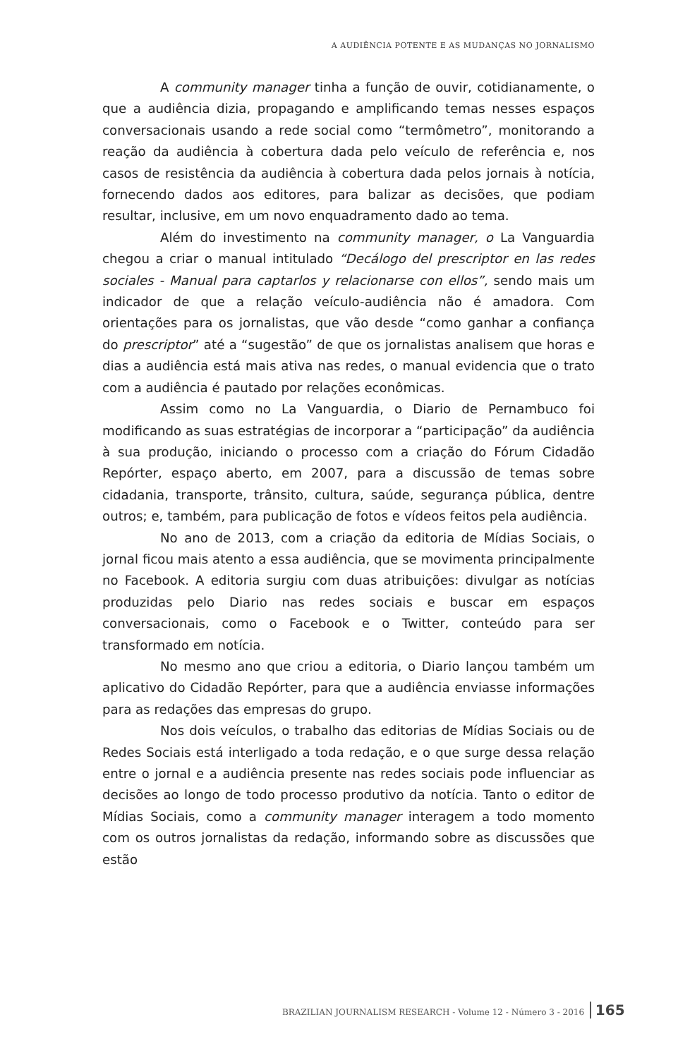A AUDIÊNCIA POTENTE E AS MUDANÇAS NO JORNALISMO
A community manager tinha a função de ouvir, cotidianamente, o que a audiência dizia, propagando e amplificando temas nesses espaços conversacionais usando a rede social como “termômetro”, monitorando a reação da audiência à cobertura dada pelo veículo de referência e, nos casos de resistência da audiência à cobertura dada pelos jornais à notícia, fornecendo dados aos editores, para balizar as decisões, que podiam resultar, inclusive, em um novo enquadramento dado ao tema.
Além do investimento na community manager, o La Vanguardia chegou a criar o manual intitulado “Decálogo del prescriptor en las redes sociales - Manual para captarlos y relacionarse con ellos”, sendo mais um indicador de que a relação veículo-audiência não é amadora. Com orientações para os jornalistas, que vão desde “como ganhar a confiança do prescriptor” até a “sugestão” de que os jornalistas analisem que horas e dias a audiência está mais ativa nas redes, o manual evidencia que o trato com a audiência é pautado por relações econômicas.
Assim como no La Vanguardia, o Diario de Pernambuco foi modificando as suas estratégias de incorporar a “participação” da audiência à sua produção, iniciando o processo com a criação do Fórum Cidadão Repórter, espaço aberto, em 2007, para a discussão de temas sobre cidadania, transporte, trânsito, cultura, saúde, segurança pública, dentre outros; e, também, para publicação de fotos e vídeos feitos pela audiência.
No ano de 2013, com a criação da editoria de Mídias Sociais, o jornal ficou mais atento a essa audiência, que se movimenta principalmente no Facebook. A editoria surgiu com duas atribuições: divulgar as notícias produzidas pelo Diario nas redes sociais e buscar em espaços conversacionais, como o Facebook e o Twitter, conteúdo para ser transformado em notícia.
No mesmo ano que criou a editoria, o Diario lançou também um aplicativo do Cidadão Repórter, para que a audiência enviasse informações para as redações das empresas do grupo.
Nos dois veículos, o trabalho das editorias de Mídias Sociais ou de Redes Sociais está interligado a toda redação, e o que surge dessa relação entre o jornal e a audiência presente nas redes sociais pode influenciar as decisões ao longo de todo processo produtivo da notícia. Tanto o editor de Mídias Sociais, como a community manager interagem a todo momento com os outros jornalistas da redação, informando sobre as discussões que estão
BRAZILIAN JOURNALISM RESEARCH - Volume 12 - Número 3 - 2016 165